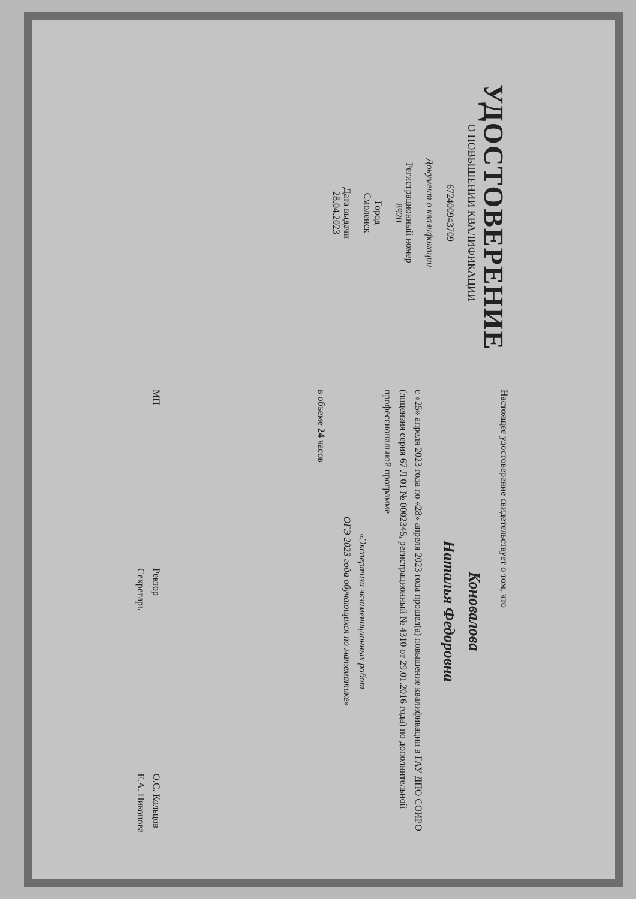УДОСТОВЕРЕНИЕ
О ПОВЫШЕНИИ КВАЛИФИКАЦИИ
672400943709
Документ о квалификации
Регистрационный номер
8920
Город
Смоленск
Дата выдачи
28.04.2023
Настоящее удостоверение свидетельствует о том, что
Коновалова
Наталья Федоровна
с «25» апреля 2023 года по «28» апреля 2023 года прошел(а) повышение квалификации в ГАУ ДПО СОИРО (лицензия серия 67 Л 01 № 0002345, регистрационный № 4310 от 29.01.2016 года) по дополнительной профессиональной программе
«Экспертиза экзаменационных работ
ОГЭ 2023 года обучающихся по математике»
в объеме 24 часов
МП Ректор
Секретарь О.С. Кольцов
Е.А. Никонова